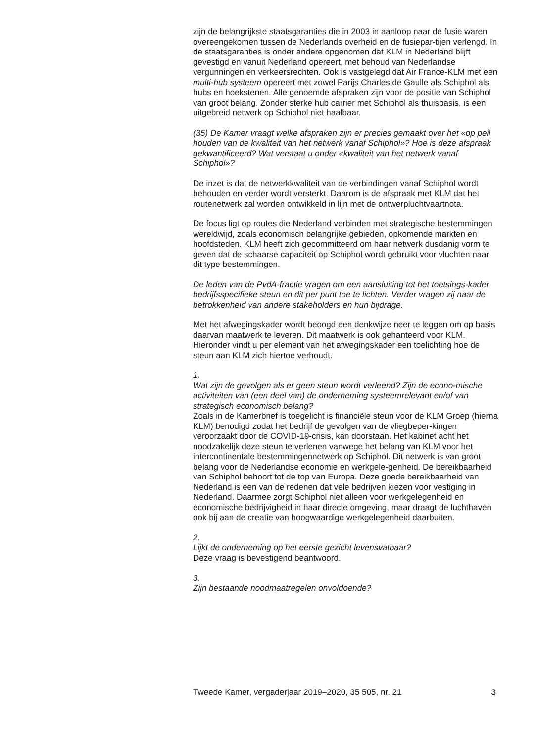zijn de belangrijkste staatsgaranties die in 2003 in aanloop naar de fusie waren overeengekomen tussen de Nederlands overheid en de fusiepar-tijen verlengd. In de staatsgaranties is onder andere opgenomen dat KLM in Nederland blijft gevestigd en vanuit Nederland opereert, met behoud van Nederlandse vergunningen en verkeersrechten. Ook is vastgelegd dat Air France-KLM met een multi-hub systeem opereert met zowel Parijs Charles de Gaulle als Schiphol als hubs en hoekstenen. Alle genoemde afspraken zijn voor de positie van Schiphol van groot belang. Zonder sterke hub carrier met Schiphol als thuisbasis, is een uitgebreid netwerk op Schiphol niet haalbaar.
(35) De Kamer vraagt welke afspraken zijn er precies gemaakt over het «op peil houden van de kwaliteit van het netwerk vanaf Schiphol»? Hoe is deze afspraak gekwantificeerd? Wat verstaat u onder «kwaliteit van het netwerk vanaf Schiphol»?
De inzet is dat de netwerkkwaliteit van de verbindingen vanaf Schiphol wordt behouden en verder wordt versterkt. Daarom is de afspraak met KLM dat het routenetwerk zal worden ontwikkeld in lijn met de ontwerpluchtvaartnota.
De focus ligt op routes die Nederland verbinden met strategische bestemmingen wereldwijd, zoals economisch belangrijke gebieden, opkomende markten en hoofdsteden. KLM heeft zich gecommitteerd om haar netwerk dusdanig vorm te geven dat de schaarse capaciteit op Schiphol wordt gebruikt voor vluchten naar dit type bestemmingen.
De leden van de PvdA-fractie vragen om een aansluiting tot het toetsings-kader bedrijfsspecifieke steun en dit per punt toe te lichten. Verder vragen zij naar de betrokkenheid van andere stakeholders en hun bijdrage.
Met het afwegingskader wordt beoogd een denkwijze neer te leggen om op basis daarvan maatwerk te leveren. Dit maatwerk is ook gehanteerd voor KLM. Hieronder vindt u per element van het afwegingskader een toelichting hoe de steun aan KLM zich hiertoe verhoudt.
1.
Wat zijn de gevolgen als er geen steun wordt verleend? Zijn de econo-mische activiteiten van (een deel van) de onderneming systeemrelevant en/of van strategisch economisch belang?
Zoals in de Kamerbrief is toegelicht is financiële steun voor de KLM Groep (hierna KLM) benodigd zodat het bedrijf de gevolgen van de vliegbeper-kingen veroorzaakt door de COVID-19-crisis, kan doorstaan. Het kabinet acht het noodzakelijk deze steun te verlenen vanwege het belang van KLM voor het intercontinentale bestemmingennetwerk op Schiphol. Dit netwerk is van groot belang voor de Nederlandse economie en werkgele-genheid. De bereikbaarheid van Schiphol behoort tot de top van Europa. Deze goede bereikbaarheid van Nederland is een van de redenen dat vele bedrijven kiezen voor vestiging in Nederland. Daarmee zorgt Schiphol niet alleen voor werkgelegenheid en economische bedrijvigheid in haar directe omgeving, maar draagt de luchthaven ook bij aan de creatie van hoogwaardige werkgelegenheid daarbuiten.
2.
Lijkt de onderneming op het eerste gezicht levensvatbaar?
Deze vraag is bevestigend beantwoord.
3.
Zijn bestaande noodmaatregelen onvoldoende?
Tweede Kamer, vergaderjaar 2019–2020, 35 505, nr. 21 3